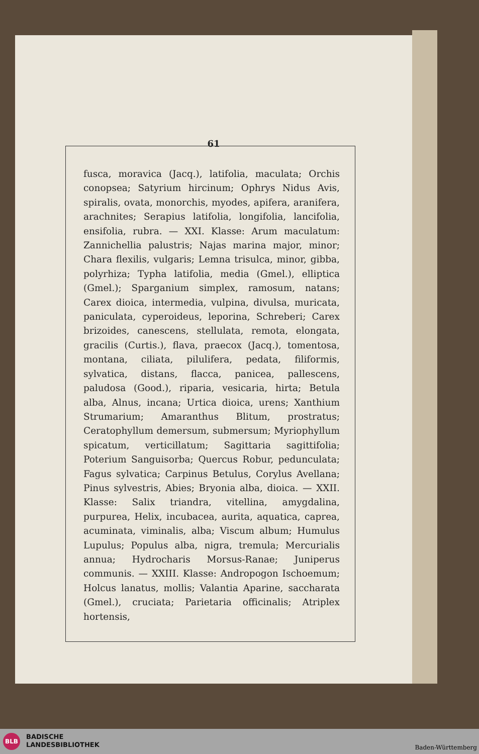61
fusca, moravica (Jacq.), latifolia, maculata; Orchis conopsea; Satyrium hircinum; Ophrys Nidus Avis, spiralis, ovata, monorchis, myodes, apifera, aranifera, arachnites; Serapius latifolia, longifolia, lancifolia, ensifolia, rubra. — XXI. Klasse: Arum maculatum: Zannichellia palustris; Najas marina major, minor; Chara flexilis, vulgaris; Lemna trisulca, minor, gibba, polyrhiza; Typha latifolia, media (Gmel.), elliptica (Gmel.); Sparganium simplex, ramosum, natans; Carex dioica, intermedia, vulpina, divulsa, muricata, paniculata, cyperoideus, leporina, Schreberi; Carex brizoides, canescens, stellulata, remota, elongata, gracilis (Curtis.), flava, praecox (Jacq.), tomentosa, montana, ciliata, pilulifera, pedata, filiformis, sylvatica, distans, flacca, panicea, pallescens, paludosa (Good.), riparia, vesicaria, hirta; Betula alba, Alnus, incana; Urtica dioica, urens; Xanthium Strumarium; Amaranthus Blitum, prostratus; Ceratophyllum demersum, submersum; Myriophyllum spicatum, verticillatum; Sagittaria sagittifolia; Poterium Sanguisorba; Quercus Robur, pedunculata; Fagus sylvatica; Carpinus Betulus, Corylus Avellana; Pinus sylvestris, Abies; Bryonia alba, dioica. — XXII. Klasse: Salix triandra, vitellina, amygdalina, purpurea, Helix, incubacea, aurita, aquatica, caprea, acuminata, viminalis, alba; Viscum album; Humulus Lupulus; Populus alba, nigra, tremula; Mercurialis annua; Hydrocharis Morsus-Ranae; Juniperus communis. — XXIII. Klasse: Andropogon Ischoemum; Holcus lanatus, mollis; Valantia Aparine, saccharata (Gmel.), cruciata; Parietaria officinalis; Atriplex hortensis,
BLB
BADISCHE
LANDESBIBLIOTHEK
Baden-Württemberg